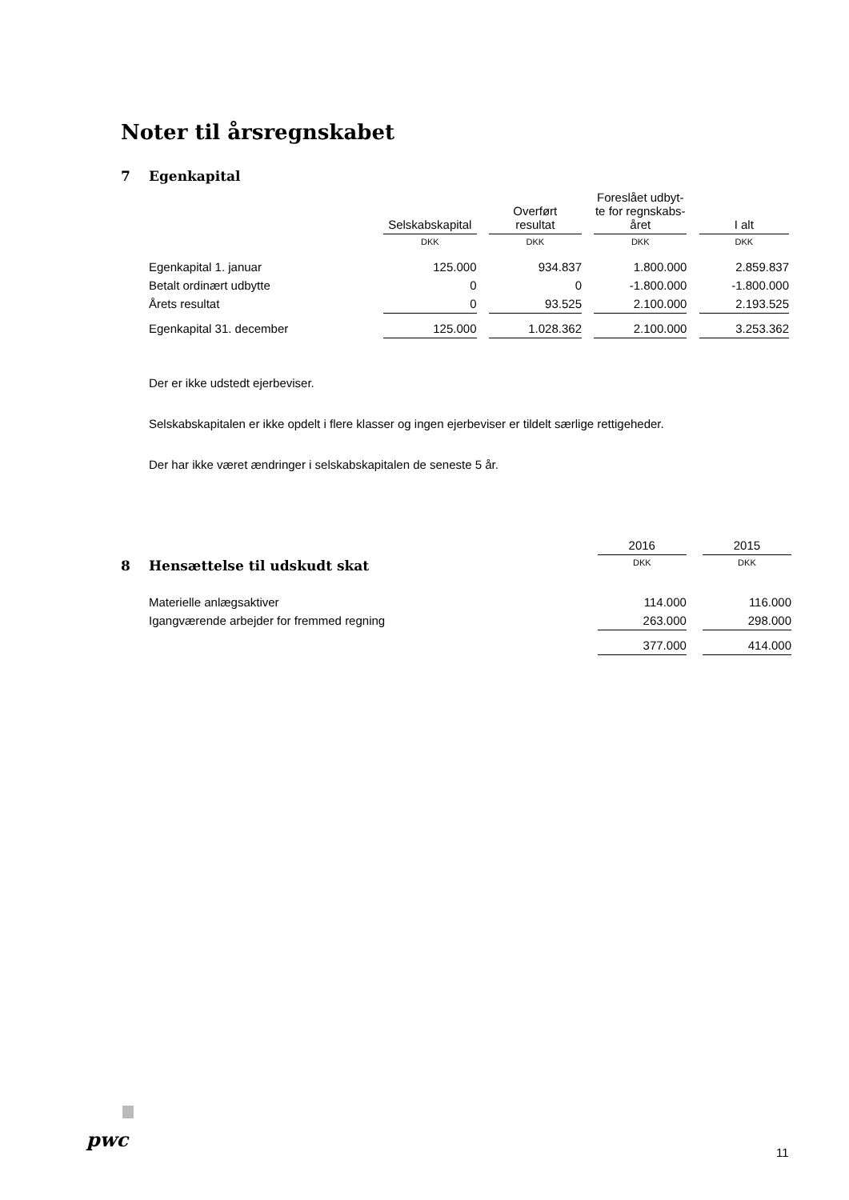Noter til årsregnskabet
7 Egenkapital
| | Selskabskapital | | Overført resultat | | Foreslået udbyt- te for regnskabs- året | | I alt |
| --- | --- | --- | --- | --- | --- | --- | --- |
| | DKK | | DKK | | DKK | | DKK |
| Egenkapital 1. januar | 125.000 | | 934.837 | | 1.800.000 | | 2.859.837 |
| Betalt ordinært udbytte | 0 | | 0 | | -1.800.000 | | -1.800.000 |
| Årets resultat | 0 | | 93.525 | | 2.100.000 | | 2.193.525 |
| Egenkapital 31. december | 125.000 | | 1.028.362 | | 2.100.000 | | 3.253.362 |
Der er ikke udstedt ejerbeviser.
Selskabskapitalen er ikke opdelt i flere klasser og ingen ejerbeviser er tildelt særlige rettigeheder.
Der har ikke været ændringer i selskabskapitalen de seneste 5 år.
| | 2016 | | 2015 |
| 8 Hensættelse til udskudt skat | DKK | | DKK |
| Materielle anlægsaktiver | 114.000 | | 116.000 |
| Igangværende arbejder for fremmed regning | 263.000 | | 298.000 |
| | 377.000 | | 414.000 |
pwc
11